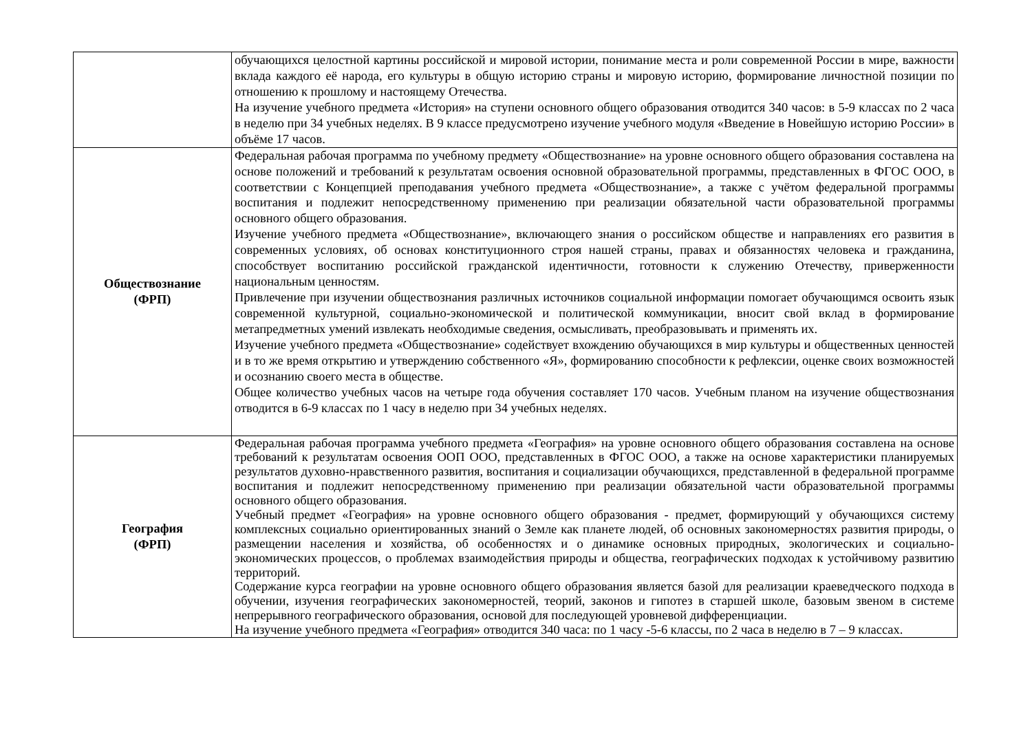| | обучающихся целостной картины российской и мировой истории, понимание места и роли современной России в мире, важности вклада каждого её народа, его культуры в общую историю страны и мировую историю, формирование личностной позиции по отношению к прошлому и настоящему Отечества. На изучение учебного предмета «История» на ступени основного общего образования отводится 340 часов: в 5-9 классах по 2 часа в неделю при 34 учебных неделях. В 9 классе предусмотрено изучение учебного модуля «Введение в Новейшую историю России» в объёме 17 часов. |
| Обществознание (ФРП) | Федеральная рабочая программа по учебному предмету «Обществознание» на уровне основного общего образования составлена на основе положений и требований к результатам освоения основной образовательной программы, представленных в ФГОС ООО, в соответствии с Концепцией преподавания учебного предмета «Обществознание», а также с учётом федеральной программы воспитания и подлежит непосредственному применению при реализации обязательной части образовательной программы основного общего образования. Изучение учебного предмета «Обществознание», включающего знания о российском обществе и направлениях его развития в современных условиях, об основах конституционного строя нашей страны, правах и обязанностях человека и гражданина, способствует воспитанию российской гражданской идентичности, готовности к служению Отечеству, приверженности национальным ценностям. Привлечение при изучении обществознания различных источников социальной информации помогает обучающимся освоить язык современной культурной, социально-экономической и политической коммуникации, вносит свой вклад в формирование метапредметных умений извлекать необходимые сведения, осмысливать, преобразовывать и применять их. Изучение учебного предмета «Обществознание» содействует вхождению обучающихся в мир культуры и общественных ценностей и в то же время открытию и утверждению собственного «Я», формированию способности к рефлексии, оценке своих возможностей и осознанию своего места в обществе. Общее количество учебных часов на четыре года обучения составляет 170 часов. Учебным планом на изучение обществознания отводится в 6-9 классах по 1 часу в неделю при 34 учебных неделях. |
| География (ФРП) | Федеральная рабочая программа учебного предмета «География» на уровне основного общего образования составлена на основе требований к результатам освоения ООП ООО, представленных в ФГОС ООО, а также на основе характеристики планируемых результатов духовно-нравственного развития, воспитания и социализации обучающихся, представленной в федеральной программе воспитания и подлежит непосредственному применению при реализации обязательной части образовательной программы основного общего образования. Учебный предмет «География» на уровне основного общего образования - предмет, формирующий у обучающихся систему комплексных социально ориентированных знаний о Земле как планете людей, об основных закономерностях развития природы, о размещении населения и хозяйства, об особенностях и о динамике основных природных, экологических и социально-экономических процессов, о проблемах взаимодействия природы и общества, географических подходах к устойчивому развитию территорий. Содержание курса географии на уровне основного общего образования является базой для реализации краеведческого подхода в обучении, изучения географических закономерностей, теорий, законов и гипотез в старшей школе, базовым звеном в системе непрерывного географического образования, основой для последующей уровневой дифференциации. На изучение учебного предмета «География» отводится 340 часа: по 1 часу -5-6 классы, по 2 часа в неделю в 7 – 9 классах. |